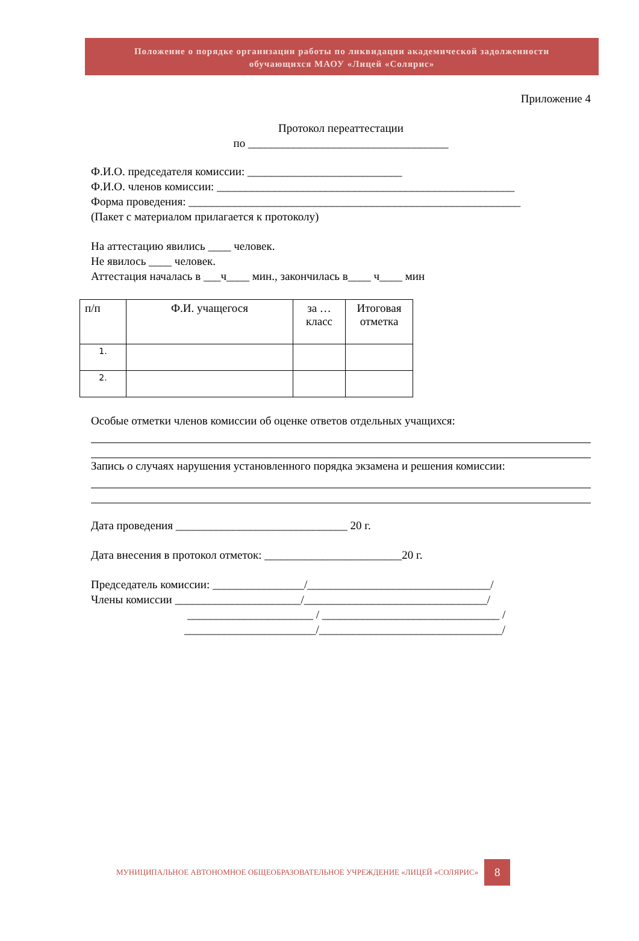Положение о порядке организации работы по ликвидации академической задолженности
обучающихся МАОУ «Лицей «Солярис»
Приложение 4
Протокол переаттестации
по ___________________________________
Ф.И.О. председателя комиссии: ___________________________
Ф.И.О. членов комиссии: ____________________________________________________
Форма проведения: __________________________________________________________
(Пакет с материалом прилагается к протоколу)
На аттестацию явились ____ человек.
Не явилось ____ человек.
Аттестация началась в ___ч____ мин., закончилась в____ ч____ мин
| п/п | Ф.И. учащегося | за … класс | Итоговая отметка |
| 1. | | | |
| 2. | | | |
Особые отметки членов комиссии об оценке ответов отдельных учащихся:
Запись о случаях нарушения установленного порядка экзамена и решения комиссии:
Дата проведения ______________________________ 20 г.
Дата внесения в протокол отметок: ________________________20 г.
Председатель комиссии: ________________/________________________________/
Члены комиссии ______________________/________________________________/
______________________ / _______________________________ /
_______________________/________________________________/
МУНИЦИПАЛЬНОЕ АВТОНОМНОЕ ОБЩЕОБРАЗОВАТЕЛЬНОЕ УЧРЕЖДЕНИЕ «ЛИЦЕЙ «СОЛЯРИС» 8